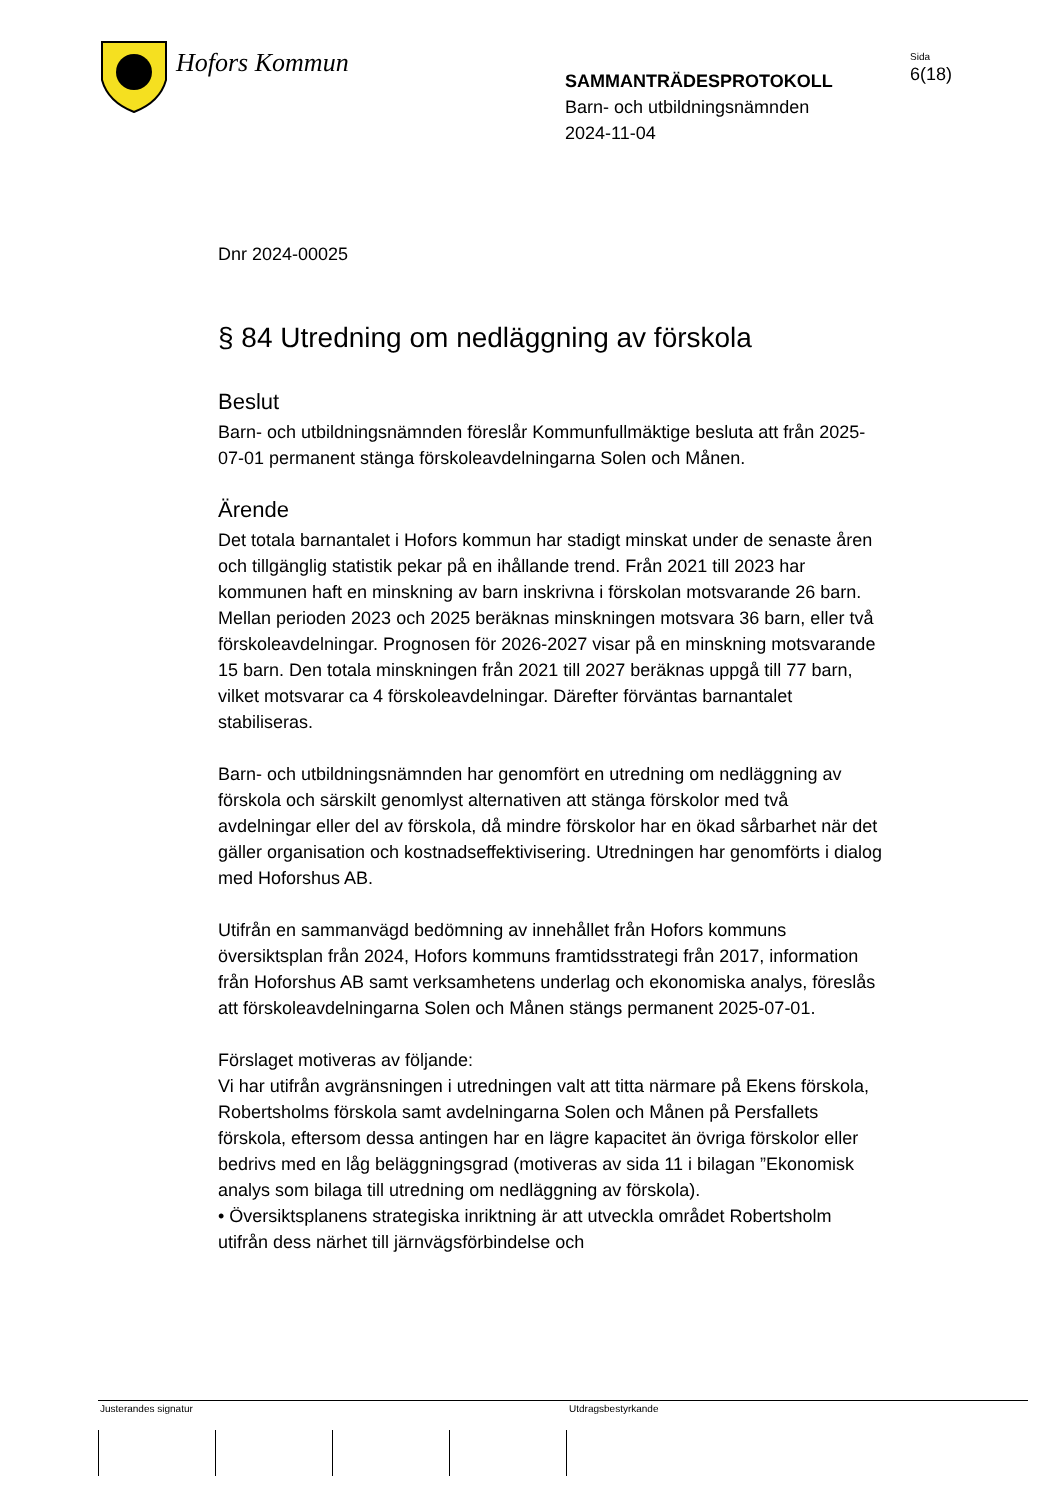Hofors Kommun
SAMMANTRÄDESPROTOKOLL
Barn- och utbildningsnämnden
2024-11-04
Sida
6(18)
Dnr 2024-00025
§ 84 Utredning om nedläggning av förskola
Beslut
Barn- och utbildningsnämnden föreslår Kommunfullmäktige besluta att från 2025-07-01 permanent stänga förskoleavdelningarna Solen och Månen.
Ärende
Det totala barnantalet i Hofors kommun har stadigt minskat under de senaste åren och tillgänglig statistik pekar på en ihållande trend. Från 2021 till 2023 har kommunen haft en minskning av barn inskrivna i förskolan motsvarande 26 barn. Mellan perioden 2023 och 2025 beräknas minskningen motsvara 36 barn, eller två förskoleavdelningar. Prognosen för 2026-2027 visar på en minskning motsvarande 15 barn. Den totala minskningen från 2021 till 2027 beräknas uppgå till 77 barn, vilket motsvarar ca 4 förskoleavdelningar. Därefter förväntas barnantalet stabiliseras.
Barn- och utbildningsnämnden har genomfört en utredning om nedläggning av förskola och särskilt genomlyst alternativen att stänga förskolor med två avdelningar eller del av förskola, då mindre förskolor har en ökad sårbarhet när det gäller organisation och kostnadseffektivisering. Utredningen har genomförts i dialog med Hoforshus AB.
Utifrån en sammanvägd bedömning av innehållet från Hofors kommuns översiktsplan från 2024, Hofors kommuns framtidsstrategi från 2017, information från Hoforshus AB samt verksamhetens underlag och ekonomiska analys, föreslås att förskoleavdelningarna Solen och Månen stängs permanent 2025-07-01.
Förslaget motiveras av följande:
Vi har utifrån avgränsningen i utredningen valt att titta närmare på Ekens förskola, Robertsholms förskola samt avdelningarna Solen och Månen på Persfallets förskola, eftersom dessa antingen har en lägre kapacitet än övriga förskolor eller bedrivs med en låg beläggningsgrad (motiveras av sida 11 i bilagan ”Ekonomisk analys som bilaga till utredning om nedläggning av förskola).
• Översiktsplanens strategiska inriktning är att utveckla området Robertsholm utifrån dess närhet till järnvägsförbindelse och
Justerandes signatur Utdragsbestyrkande